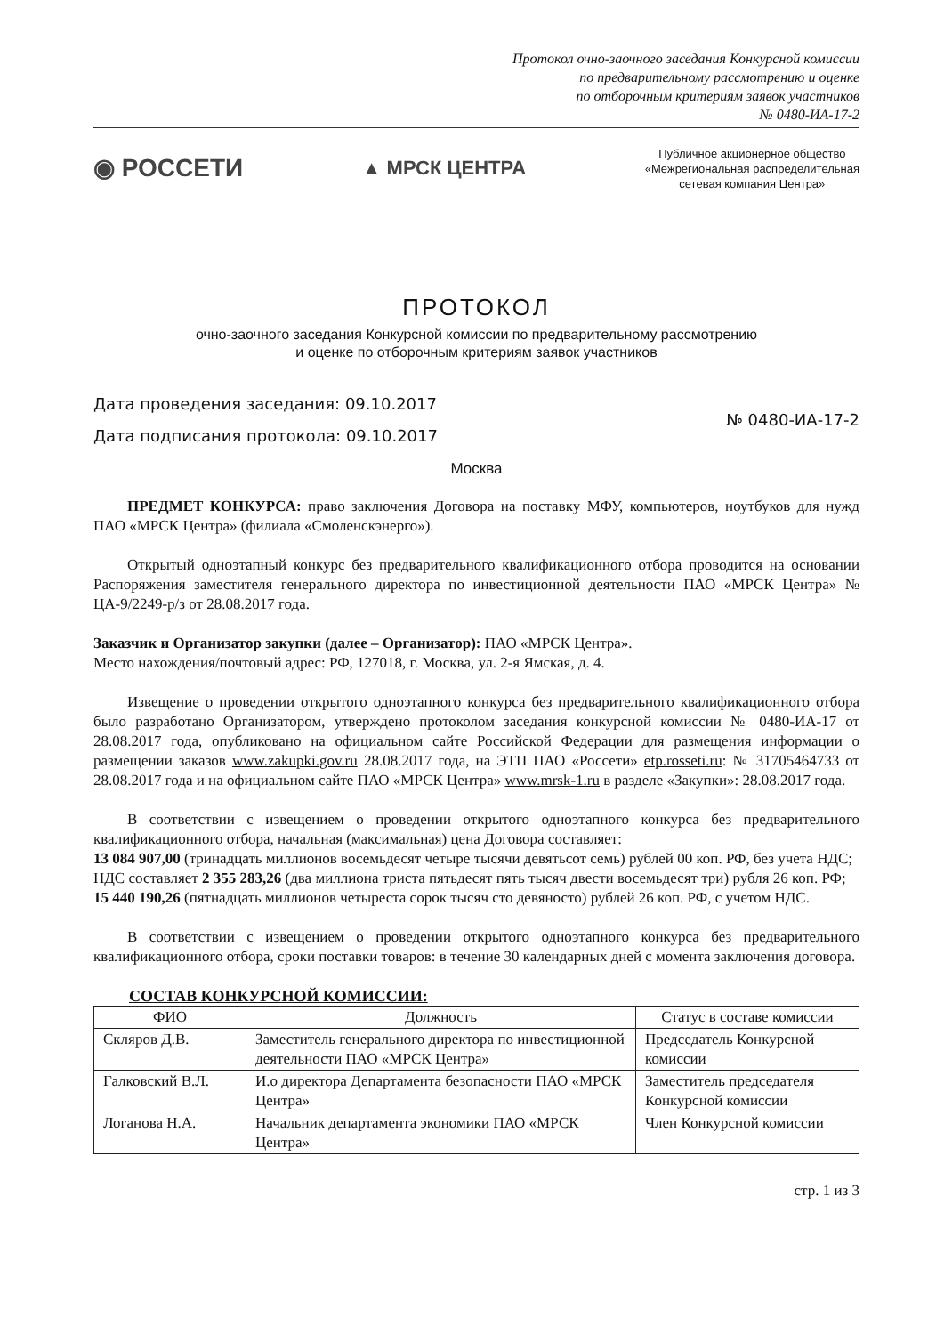Протокол очно-заочного заседания Конкурсной комиссии
по предварительному рассмотрению и оценке
по отборочным критериям заявок участников
№ 0480-ИА-17-2
◉ РОССЕТИ
▲ МРСК ЦЕНТРА
Публичное акционерное общество
«Межрегиональная распределительная
сетевая компания Центра»
ПРОТОКОЛ
очно-заочного заседания Конкурсной комиссии по предварительному рассмотрению
и оценке по отборочным критериям заявок участников
Дата проведения заседания: 09.10.2017
Дата подписания протокола: 09.10.2017
№ 0480-ИА-17-2
Москва
ПРЕДМЕТ КОНКУРСА: право заключения Договора на поставку МФУ, компьютеров, ноутбуков для нужд ПАО «МРСК Центра» (филиала «Смоленскэнерго»).
Открытый одноэтапный конкурс без предварительного квалификационного отбора проводится на основании Распоряжения заместителя генерального директора по инвестиционной деятельности ПАО «МРСК Центра» № ЦА-9/2249-р/з от 28.08.2017 года.
Заказчик и Организатор закупки (далее – Организатор): ПАО «МРСК Центра».
Место нахождения/почтовый адрес: РФ, 127018, г. Москва, ул. 2-я Ямская, д. 4.
Извещение о проведении открытого одноэтапного конкурса без предварительного квалификационного отбора было разработано Организатором, утверждено протоколом заседания конкурсной комиссии № 0480-ИА-17 от 28.08.2017 года, опубликовано на официальном сайте Российской Федерации для размещения информации о размещении заказов www.zakupki.gov.ru 28.08.2017 года, на ЭТП ПАО «Россети» etp.rosseti.ru: № 31705464733 от 28.08.2017 года и на официальном сайте ПАО «МРСК Центра» www.mrsk-1.ru в разделе «Закупки»: 28.08.2017 года.
В соответствии с извещением о проведении открытого одноэтапного конкурса без предварительного квалификационного отбора, начальная (максимальная) цена Договора составляет:
13 084 907,00 (тринадцать миллионов восемьдесят четыре тысячи девятьсот семь) рублей 00 коп. РФ, без учета НДС;
НДС составляет 2 355 283,26 (два миллиона триста пятьдесят пять тысяч двести восемьдесят три) рубля 26 коп. РФ;
15 440 190,26 (пятнадцать миллионов четыреста сорок тысяч сто девяносто) рублей 26 коп. РФ, с учетом НДС.
В соответствии с извещением о проведении открытого одноэтапного конкурса без предварительного квалификационного отбора, сроки поставки товаров: в течение 30 календарных дней с момента заключения договора.
СОСТАВ КОНКУРСНОЙ КОМИССИИ:
| ФИО | Должность | Статус в составе комиссии |
| --- | --- | --- |
| Скляров Д.В. | Заместитель генерального директора по инвестиционной деятельности ПАО «МРСК Центра» | Председатель Конкурсной комиссии |
| Галковский В.Л. | И.о директора Департамента безопасности ПАО «МРСК Центра» | Заместитель председателя Конкурсной комиссии |
| Логанова Н.А. | Начальник департамента экономики ПАО «МРСК Центра» | Член Конкурсной комиссии |
стр. 1 из 3